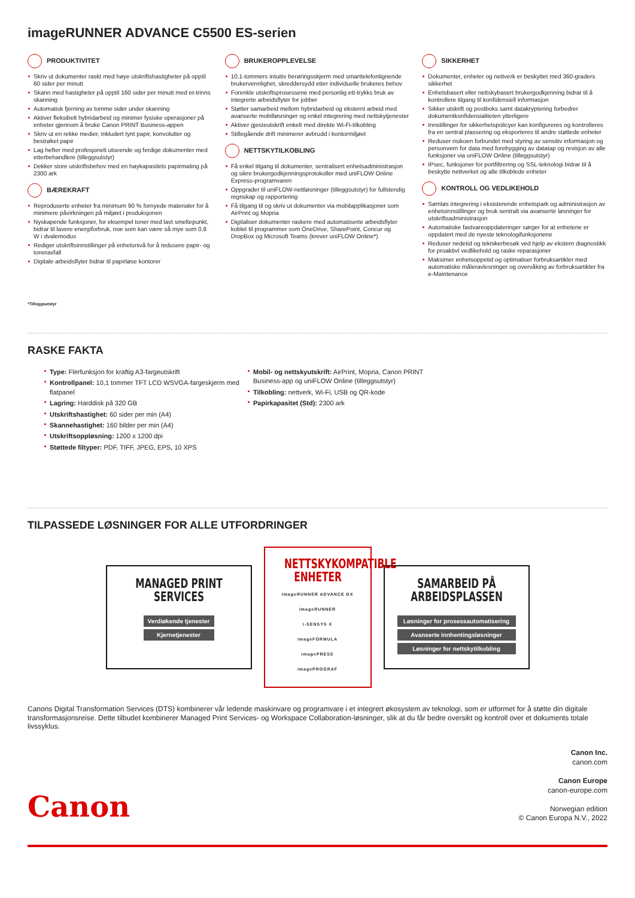imageRUNNER ADVANCE C5500 ES-serien
PRODUKTIVITET
Skriv ut dokumenter raskt med høye utskriftshastigheter på opptil 60 sider per minutt
Skann med hastigheter på opptil 160 sider per minutt med et-trinns skanning
Automatisk fjerning av tomme sider under skanning
Aktiver fleksibelt hybridarbeid og minimer fysiske operasjoner på enheter gjennom å bruke Canon PRINT Business-appen
Skriv ut en rekke medier, inkludert tynt papir, konvolutter og bestrøket papir
Lag hefter med profesjonelt utseende og ferdige dokumenter med etterbehandlere (tilleggsutstyr)
Dekker store utskriftsbehov med en høykapasitets papirmating på 2300 ark
BÆREKRAFT
Reproduserte enheter fra minimum 90 % fornyede materialer for å minimere påvirkningen på miljøet i produksjonen
Nyskapende funksjoner, for eksempel toner med lavt smeltepunkt, bidrar til lavere energiforbruk, noe som kan være så mye som 0,8 W i dvalemodus
Rediger utskriftsinnstillinger på enhetsnivå for å redusere papir- og toneravfall
Digitale arbeidsflyter bidrar til papirløse kontorer
BRUKEROPPLEVELSE
10,1-tommers intuitiv berøringsskjerm med smarttelefonlignende brukervennlighet, skreddersydd etter individuelle brukeres behov
Forenkle utskriftsprosessene med personlig ett-trykks bruk av integrerte arbeidsflyter for jobber
Støtter samarbeid mellom hybridarbeid og eksternt arbeid med avanserte mobilløsninger og enkel integrering med nettskytjenester
Aktiver gjesteutskrift enkelt med direkte Wi-Fi-tilkobling
Stillegående drift minimerer avbrudd i kontormiljøet
NETTSKYTILKOBLING
Få enkel tilgang til dokumenter, sentralisert enhetsadministrasjon og sikre brukergodkjenningsprotokoller med uniFLOW Online Express-programvaren
Oppgrader til uniFLOW-nettløsninger (tilleggsutstyr) for fullstendig regnskap og rapportering
Få tilgang til og skriv ut dokumenter via mobilapplikasjoner som AirPrint og Mopria
Digitaliser dokumenter raskere med automatiserte arbeidsflyter koblet til programmer som OneDrive, SharePoint, Concur og DropBox og Microsoft Teams (krever uniFLOW Online*)
SIKKERHET
Dokumenter, enheter og nettverk er beskyttet med 360-graders sikkerhet
Enhetsbasert eller nettskybasert brukergodkjenning bidrar til å kontrollere tilgang til konfidensiell informasjon
Sikker utskrift og postboks samt datakryptering forbedrer dokumentkonfidensialiteten ytterligere
Innstillinger for sikkerhetspolicyer kan konfigureres og kontrolleres fra en sentral plassering og eksporteres til andre støttede enheter
Reduser risikoen forbundet med styring av sensitiv informasjon og personvern for data med forebygging av datatap og revisjon av alle funksjoner via uniFLOW Online (tilleggsutstyr)
IPsec, funksjoner for portfiltrering og SSL-teknologi bidrar til å beskytte nettverket og alle tilkoblede enheter
KONTROLL OG VEDLIKEHOLD
Sømløs integrering i eksisterende enhetspark og administrasjon av enhetsinnstillinger og bruk sentralt via avanserte løsninger for utskriftsadministrasjon
Automatiske fastvareoppdateringer sørger for at enhetene er oppdatert med de nyeste teknologifunksjonene
Reduser nedetid og teknikerbesøk ved hjelp av ekstern diagnostikk for proaktivt vedlikehold og raske reparasjoner
Maksimer enhetsoppetid og optimaliser forbruksartikler med automatiske måleravlesninger og overvåking av forbruksartikler fra e-Maintenance
*Tilleggsutstyr
RASKE FAKTA
Type: Flerfunksjon for kraftig A3-fargeutskrift
Kontrollpanel: 10,1 tommer TFT LCD WSVGA-fargeskjerm med flatpanel
Lagring: Harddisk på 320 GB
Utskriftshastighet: 60 sider per min (A4)
Skannehastighet: 160 bilder per min (A4)
Utskriftsoppløsning: 1200 x 1200 dpi
Støttede filtyper: PDF, TIFF, JPEG, EPS, 10 XPS
Mobil- og nettskyutskrift: AirPrint, Mopria, Canon PRINT Business-app og uniFLOW Online (tilleggsutstyr)
Tilkobling: nettverk, Wi-Fi, USB og QR-kode
Papirkapasitet (Std): 2300 ark
TILPASSEDE LØSNINGER FOR ALLE UTFORDRINGER
MANAGED PRINT
SERVICES
Verdiøkende tjenester
Kjernetjenester
NETTSKYKOMPATIBLE
ENHETER
imageRUNNER ADVANCE DX
imageRUNNER
i-SENSYS X
imageFORMULA
imagePRESS
imagePROGRAF
SAMARBEID PÅ
ARBEIDSPLASSEN
Løsninger for prosessautomatisering
Avanserte innhentingsløsninger
Løsninger for nettskytilkobling
Canons Digital Transformation Services (DTS) kombinerer vår ledende maskinvare og programvare i et integrert økosystem av teknologi, som er utformet for å støtte din digitale transformasjonsreise. Dette tilbudet kombinerer Managed Print Services- og Workspace Collaboration-løsninger, slik at du får bedre oversikt og kontroll over et dokuments totale livssyklus.
Canon
Canon Inc.
canon.com
Canon Europe
canon-europe.com
Norwegian edition
© Canon Europa N.V., 2022